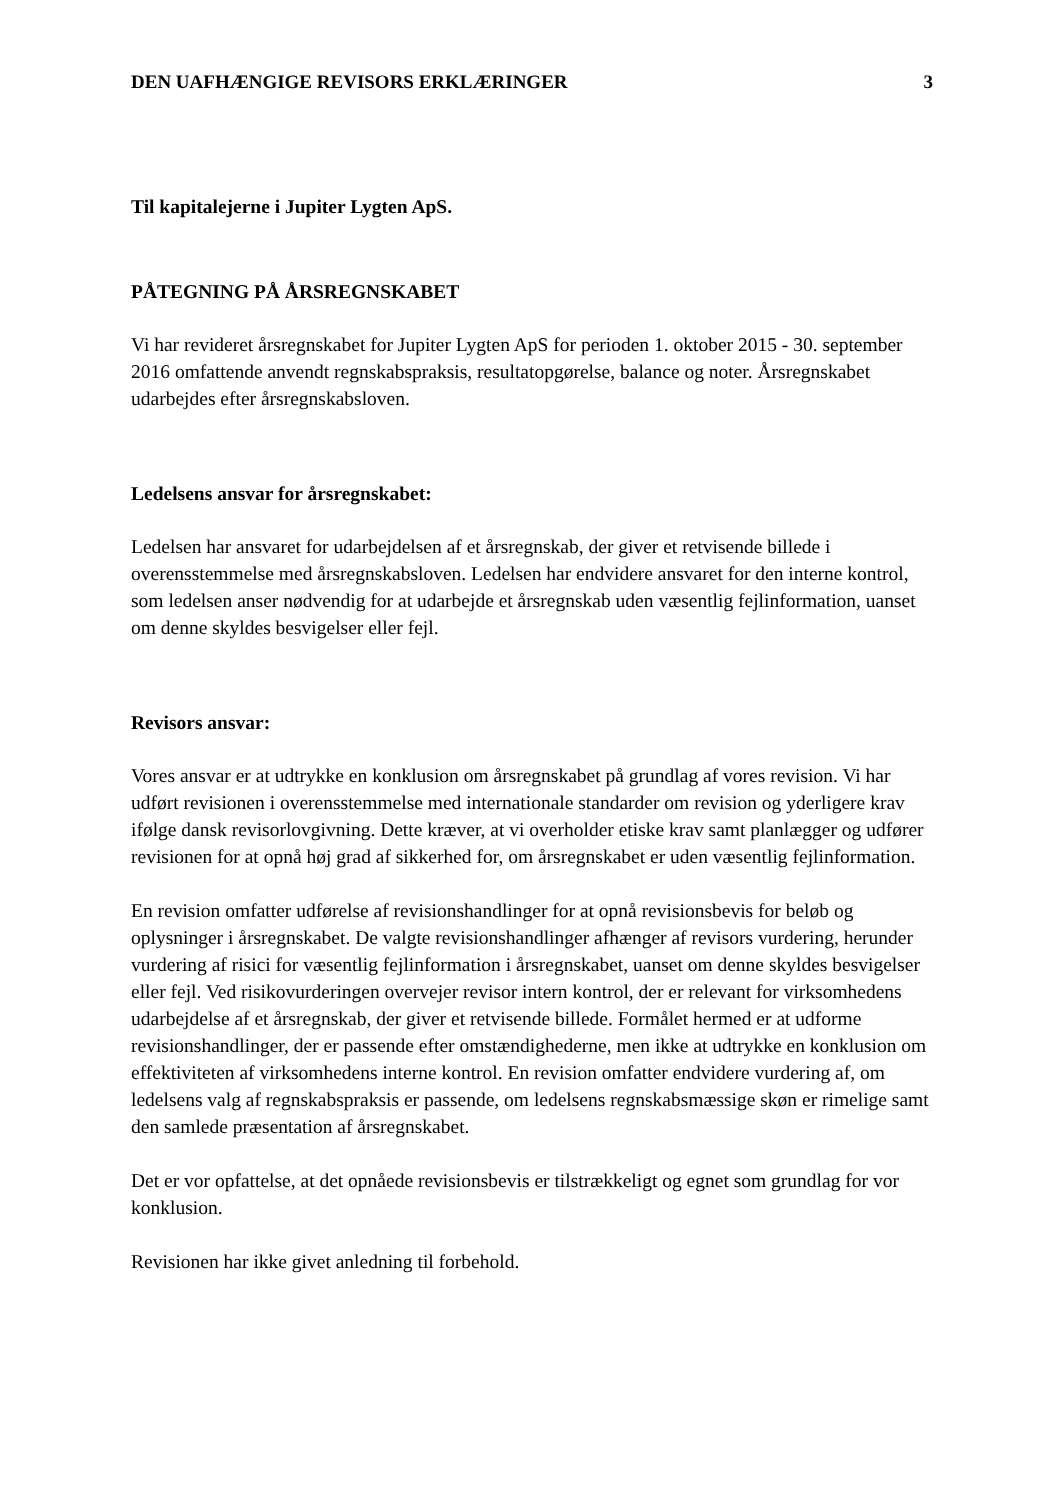DEN UAFHÆNGIGE REVISORS ERKLÆRINGER 3
Til kapitalejerne i Jupiter Lygten ApS.
PÅTEGNING PÅ ÅRSREGNSKABET
Vi har revideret årsregnskabet for Jupiter Lygten ApS for perioden 1. oktober 2015 - 30. september 2016 omfattende anvendt regnskabspraksis, resultatopgørelse, balance og noter. Årsregnskabet udarbejdes efter årsregnskabsloven.
Ledelsens ansvar for årsregnskabet:
Ledelsen har ansvaret for udarbejdelsen af et årsregnskab, der giver et retvisende billede i overensstemmelse med årsregnskabsloven. Ledelsen har endvidere ansvaret for den interne kontrol, som ledelsen anser nødvendig for at udarbejde et årsregnskab uden væsentlig fejlinformation, uanset om denne skyldes besvigelser eller fejl.
Revisors ansvar:
Vores ansvar er at udtrykke en konklusion om årsregnskabet på grundlag af vores revision. Vi har udført revisionen i overensstemmelse med internationale standarder om revision og yderligere krav ifølge dansk revisorlovgivning. Dette kræver, at vi overholder etiske krav samt planlægger og udfører revisionen for at opnå høj grad af sikkerhed for, om årsregnskabet er uden væsentlig fejlinformation.
En revision omfatter udførelse af revisionshandlinger for at opnå revisionsbevis for beløb og oplysninger i årsregnskabet. De valgte revisionshandlinger afhænger af revisors vurdering, herunder vurdering af risici for væsentlig fejlinformation i årsregnskabet, uanset om denne skyldes besvigelser eller fejl. Ved risikovurderingen overvejer revisor intern kontrol, der er relevant for virksomhedens udarbejdelse af et årsregnskab, der giver et retvisende billede. Formålet hermed er at udforme revisionshandlinger, der er passende efter omstændighederne, men ikke at udtrykke en konklusion om effektiviteten af virksomhedens interne kontrol. En revision omfatter endvidere vurdering af, om ledelsens valg af regnskabspraksis er passende, om ledelsens regnskabsmæssige skøn er rimelige samt den samlede præsentation af årsregnskabet.
Det er vor opfattelse, at det opnåede revisionsbevis er tilstrækkeligt og egnet som grundlag for vor konklusion.
Revisionen har ikke givet anledning til forbehold.